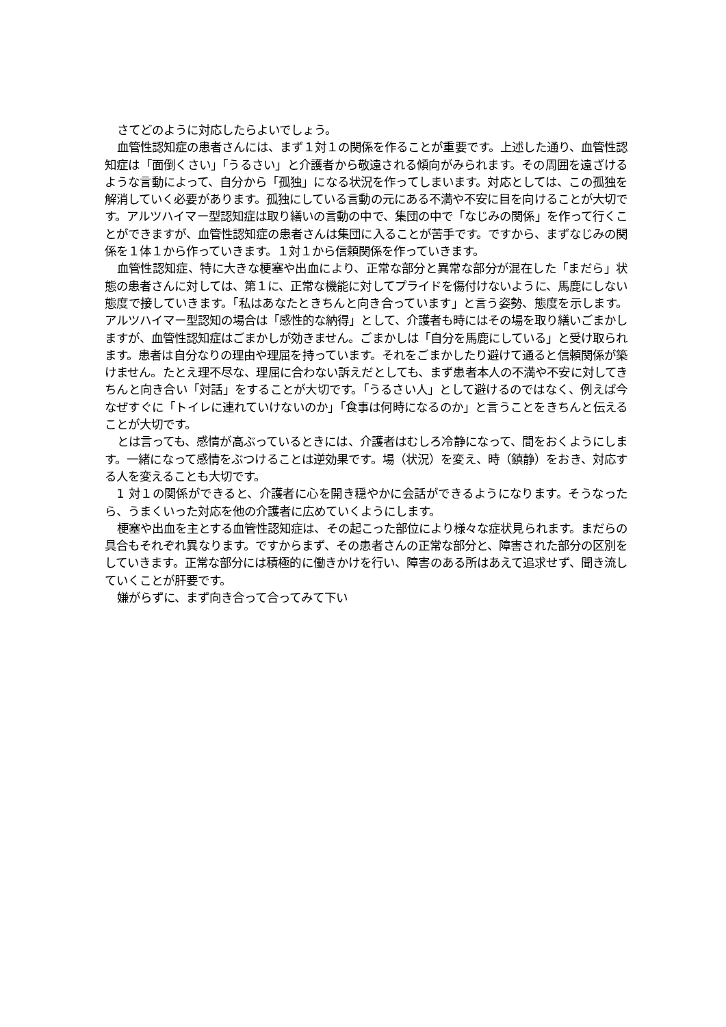さてどのように対応したらよいでしょう。
血管性認知症の患者さんには、まず１対１の関係を作ることが重要です。上述した通り、血管性認知症は「面倒くさい」「うるさい」と介護者から敬遠される傾向がみられます。その周囲を遠ざけるような言動によって、自分から「孤独」になる状況を作ってしまいます。対応としては、この孤独を解消していく必要があります。孤独にしている言動の元にある不満や不安に目を向けることが大切です。アルツハイマー型認知症は取り繕いの言動の中で、集団の中で「なじみの関係」を作って行くことができますが、血管性認知症の患者さんは集団に入ることが苦手です。ですから、まずなじみの関係を１体１から作っていきます。１対１から信頼関係を作っていきます。
血管性認知症、特に大きな梗塞や出血により、正常な部分と異常な部分が混在した「まだら」状態の患者さんに対しては、第１に、正常な機能に対してプライドを傷付けないように、馬鹿にしない態度で接していきます。「私はあなたときちんと向き合っています」と言う姿勢、態度を示します。アルツハイマー型認知の場合は「感性的な納得」として、介護者も時にはその場を取り繕いごまかしますが、血管性認知症はごまかしが効きません。ごまかしは「自分を馬鹿にしている」と受け取られます。患者は自分なりの理由や理屈を持っています。それをごまかしたり避けて通ると信頼関係が築けません。たとえ理不尽な、理屈に合わない訴えだとしても、まず患者本人の不満や不安に対してきちんと向き合い「対話」をすることが大切です。「うるさい人」として避けるのではなく、例えば今なぜすぐに「トイレに連れていけないのか」「食事は何時になるのか」と言うことをきちんと伝えることが大切です。
とは言っても、感情が高ぶっているときには、介護者はむしろ冷静になって、間をおくようにします。一緒になって感情をぶつけることは逆効果です。場（状況）を変え、時（鎮静）をおき、対応する人を変えることも大切です。
1 対１の関係ができると、介護者に心を開き穏やかに会話ができるようになります。そうなったら、うまくいった対応を他の介護者に広めていくようにします。
梗塞や出血を主とする血管性認知症は、その起こった部位により様々な症状見られます。まだらの具合もそれぞれ異なります。ですからまず、その患者さんの正常な部分と、障害された部分の区別をしていきます。正常な部分には積極的に働きかけを行い、障害のある所はあえて追求せず、聞き流していくことが肝要です。
嫌がらずに、まず向き合って合ってみて下い